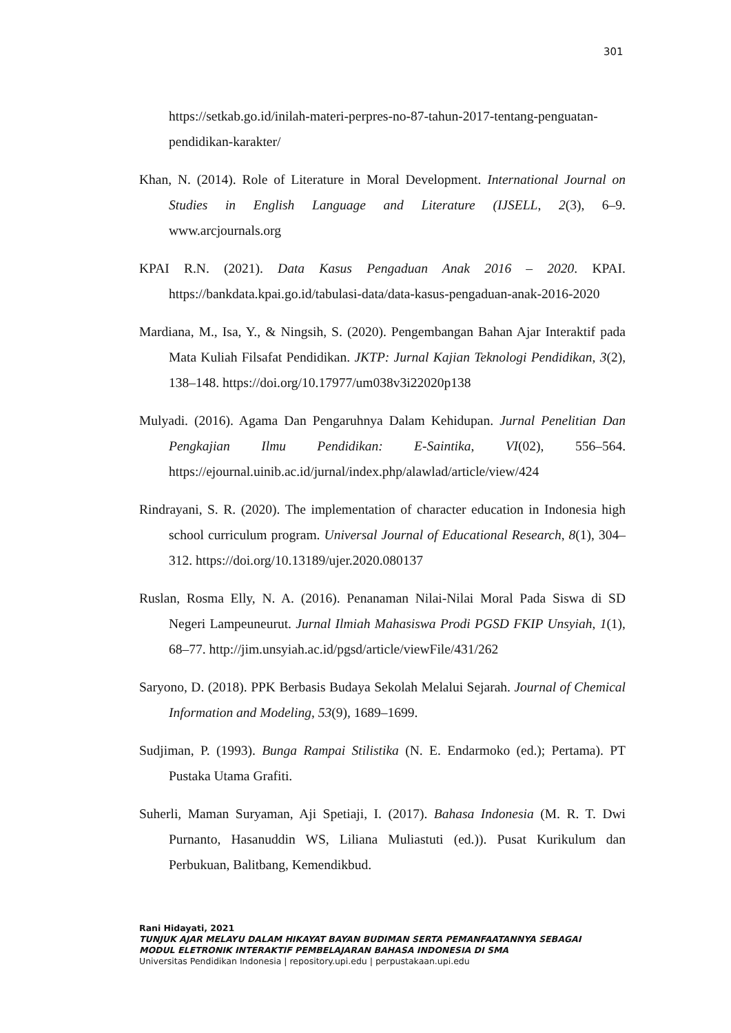301
https://setkab.go.id/inilah-materi-perpres-no-87-tahun-2017-tentang-penguatan-pendidikan-karakter/
Khan, N. (2014). Role of Literature in Moral Development. International Journal on Studies in English Language and Literature (IJSELL, 2(3), 6–9. www.arcjournals.org
KPAI R.N. (2021). Data Kasus Pengaduan Anak 2016 – 2020. KPAI. https://bankdata.kpai.go.id/tabulasi-data/data-kasus-pengaduan-anak-2016-2020
Mardiana, M., Isa, Y., & Ningsih, S. (2020). Pengembangan Bahan Ajar Interaktif pada Mata Kuliah Filsafat Pendidikan. JKTP: Jurnal Kajian Teknologi Pendidikan, 3(2), 138–148. https://doi.org/10.17977/um038v3i22020p138
Mulyadi. (2016). Agama Dan Pengaruhnya Dalam Kehidupan. Jurnal Penelitian Dan Pengkajian Ilmu Pendidikan: E-Saintika, VI(02), 556–564. https://ejournal.uinib.ac.id/jurnal/index.php/alawlad/article/view/424
Rindrayani, S. R. (2020). The implementation of character education in Indonesia high school curriculum program. Universal Journal of Educational Research, 8(1), 304–312. https://doi.org/10.13189/ujer.2020.080137
Ruslan, Rosma Elly, N. A. (2016). Penanaman Nilai-Nilai Moral Pada Siswa di SD Negeri Lampeuneurut. Jurnal Ilmiah Mahasiswa Prodi PGSD FKIP Unsyiah, 1(1), 68–77. http://jim.unsyiah.ac.id/pgsd/article/viewFile/431/262
Saryono, D. (2018). PPK Berbasis Budaya Sekolah Melalui Sejarah. Journal of Chemical Information and Modeling, 53(9), 1689–1699.
Sudjiman, P. (1993). Bunga Rampai Stilistika (N. E. Endarmoko (ed.); Pertama). PT Pustaka Utama Grafiti.
Suherli, Maman Suryaman, Aji Spetiaji, I. (2017). Bahasa Indonesia (M. R. T. Dwi Purnanto, Hasanuddin WS, Liliana Muliastuti (ed.)). Pusat Kurikulum dan Perbukuan, Balitbang, Kemendikbud.
Rani Hidayati, 2021
TUNJUK AJAR MELAYU DALAM HIKAYAT BAYAN BUDIMAN SERTA PEMANFAATANNYA SEBAGAI
MODUL ELETRONIK INTERAKTIF PEMBELAJARAN BAHASA INDONESIA DI SMA
Universitas Pendidikan Indonesia | repository.upi.edu | perpustakaan.upi.edu